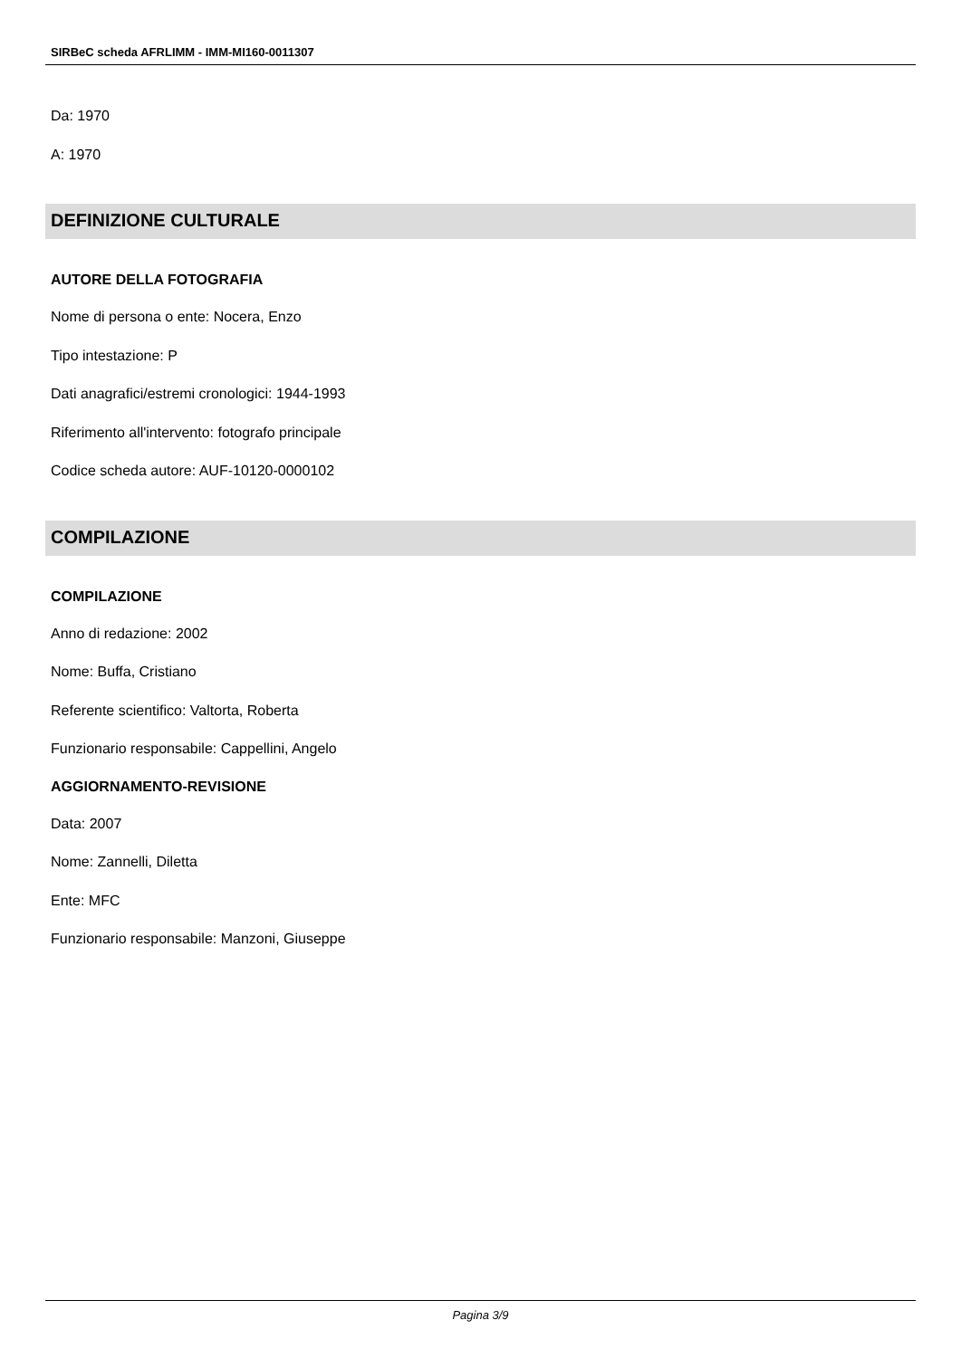SIRBeC scheda AFRLIMM - IMM-MI160-0011307
Da: 1970
A: 1970
DEFINIZIONE CULTURALE
AUTORE DELLA FOTOGRAFIA
Nome di persona o ente: Nocera, Enzo
Tipo intestazione: P
Dati anagrafici/estremi cronologici: 1944-1993
Riferimento all'intervento: fotografo principale
Codice scheda autore: AUF-10120-0000102
COMPILAZIONE
COMPILAZIONE
Anno di redazione: 2002
Nome: Buffa, Cristiano
Referente scientifico: Valtorta, Roberta
Funzionario responsabile: Cappellini, Angelo
AGGIORNAMENTO-REVISIONE
Data: 2007
Nome: Zannelli, Diletta
Ente: MFC
Funzionario responsabile: Manzoni, Giuseppe
Pagina 3/9